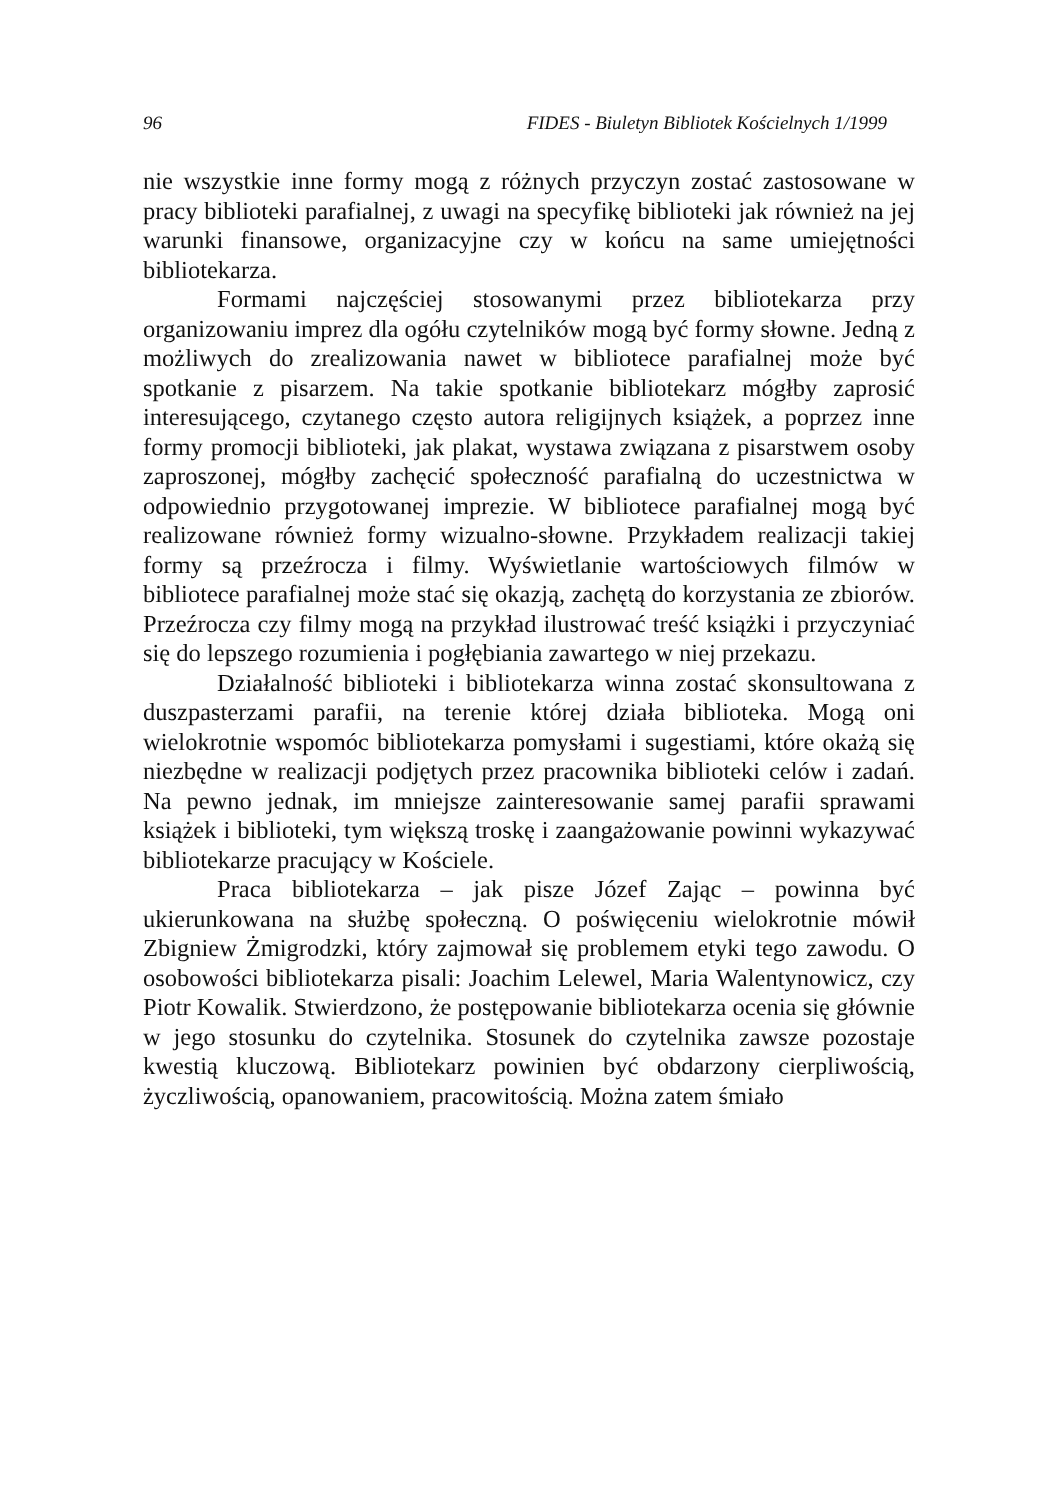96 FIDES - Biuletyn Bibliotek Kościelnych 1/1999
nie wszystkie inne formy mogą z różnych przyczyn zostać zastosowane w pracy biblioteki parafialnej, z uwagi na specyfikę biblioteki jak również na jej warunki finansowe, organizacyjne czy w końcu na same umiejętności bibliotekarza.
Formami najczęściej stosowanymi przez bibliotekarza przy organizowaniu imprez dla ogółu czytelników mogą być formy słowne. Jedną z możliwych do zrealizowania nawet w bibliotece parafialnej może być spotkanie z pisarzem. Na takie spotkanie bibliotekarz mógłby zaprosić interesującego, czytanego często autora religijnych książek, a poprzez inne formy promocji biblioteki, jak plakat, wystawa związana z pisarstwem osoby zaproszonej, mógłby zachęcić społeczność parafialną do uczestnictwa w odpowiednio przygotowanej imprezie. W bibliotece parafialnej mogą być realizowane również formy wizualno-słowne. Przykładem realizacji takiej formy są przeźrocza i filmy. Wyświetlanie wartościowych filmów w bibliotece parafialnej może stać się okazją, zachętą do korzystania ze zbiorów. Przeźrocza czy filmy mogą na przykład ilustrować treść książki i przyczyniać się do lepszego rozumienia i pogłębiania zawartego w niej przekazu.
Działalność biblioteki i bibliotekarza winna zostać skonsultowana z duszpasterzami parafii, na terenie której działa biblioteka. Mogą oni wielokrotnie wspomóc bibliotekarza pomysłami i sugestiami, które okażą się niezbędne w realizacji podjętych przez pracownika biblioteki celów i zadań. Na pewno jednak, im mniejsze zainteresowanie samej parafii sprawami książek i biblioteki, tym większą troskę i zaangażowanie powinni wykazywać bibliotekarze pracujący w Kościele.
Praca bibliotekarza – jak pisze Józef Zając – powinna być ukierunkowana na służbę społeczną. O poświęceniu wielokrotnie mówił Zbigniew Żmigrodzki, który zajmował się problemem etyki tego zawodu. O osobowości bibliotekarza pisali: Joachim Lelewel, Maria Walentynowicz, czy Piotr Kowalik. Stwierdzono, że postępowanie bibliotekarza ocenia się głównie w jego stosunku do czytelnika. Stosunek do czytelnika zawsze pozostaje kwestią kluczową. Bibliotekarz powinien być obdarzony cierpliwością, życzliwością, opanowaniem, pracowitością. Można zatem śmiało